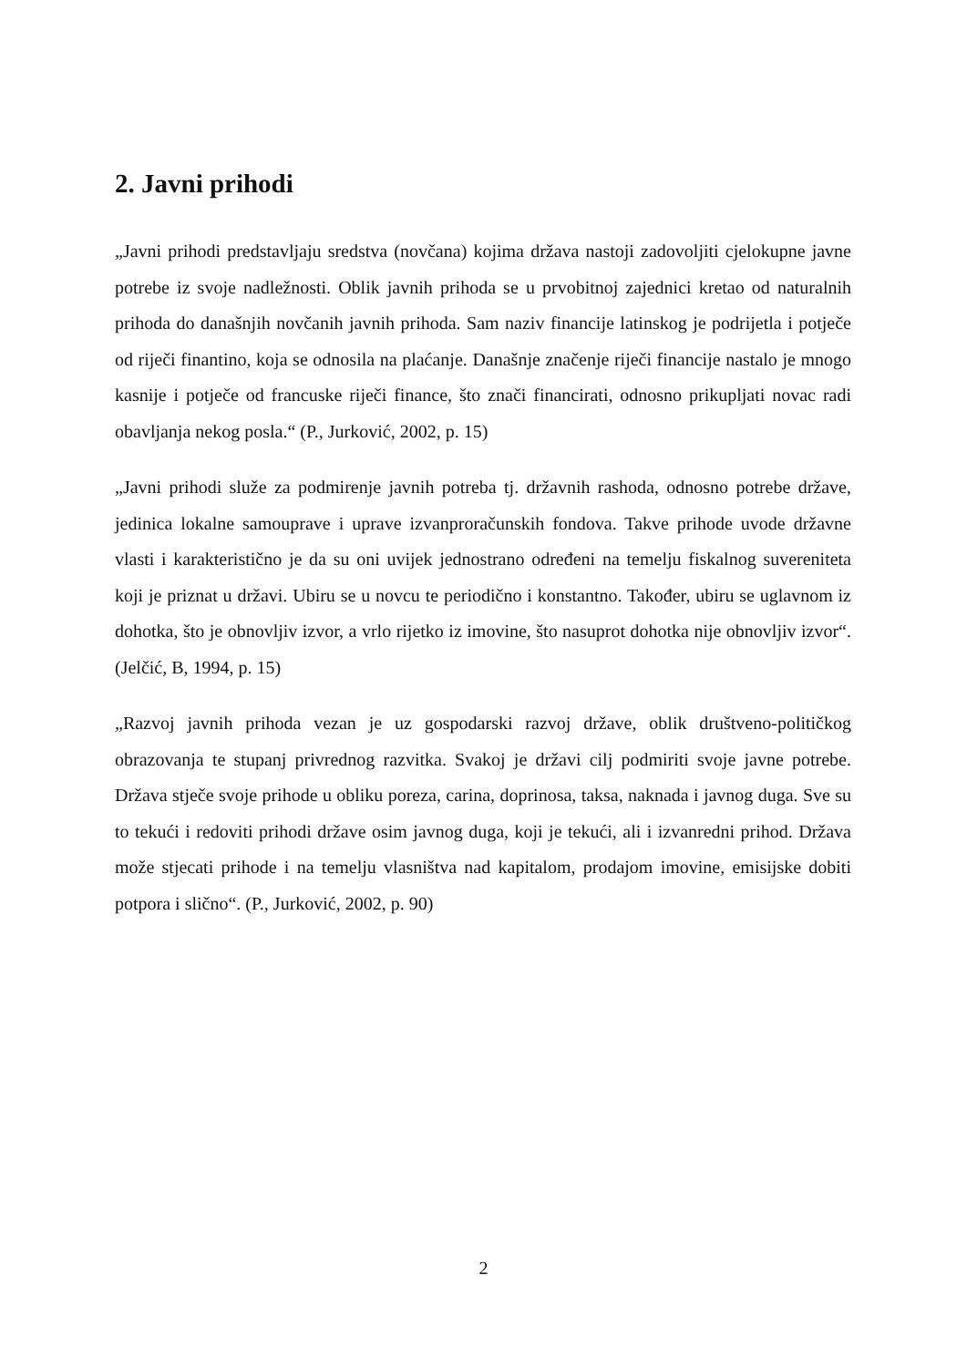2. Javni prihodi
„Javni prihodi predstavljaju sredstva (novčana) kojima država nastoji zadovoljiti cjelokupne javne potrebe iz svoje nadležnosti. Oblik javnih prihoda se u prvobitnoj zajednici kretao od naturalnih prihoda do današnjih novčanih javnih prihoda. Sam naziv financije latinskog je podrijetla i potječe od riječi finantino, koja se odnosila na plaćanje. Današnje značenje riječi financije nastalo je mnogo kasnije i potječe od francuske riječi finance, što znači financirati, odnosno prikupljati novac radi obavljanja nekog posla.“ (P., Jurković, 2002, p. 15)
„Javni prihodi služe za podmirenje javnih potreba tj. državnih rashoda, odnosno potrebe države, jedinica lokalne samouprave i uprave izvanproračunskih fondova. Takve prihode uvode državne vlasti i karakteristično je da su oni uvijek jednostrano određeni na temelju fiskalnog suvereniteta koji je priznat u državi. Ubiru se u novcu te periodično i konstantno. Također, ubiru se uglavnom iz dohotka, što je obnovljiv izvor, a vrlo rijetko iz imovine, što nasuprot dohotka nije obnovljiv izvor“. (Jelčić, B, 1994, p. 15)
„Razvoj javnih prihoda vezan je uz gospodarski razvoj države, oblik društveno-političkog obrazovanja te stupanj privrednog razvitka. Svakoj je državi cilj podmiriti svoje javne potrebe. Država stječe svoje prihode u obliku poreza, carina, doprinosa, taksa, naknada i javnog duga. Sve su to tekući i redoviti prihodi države osim javnog duga, koji je tekući, ali i izvanredni prihod. Država može stjecati prihode i na temelju vlasništva nad kapitalom, prodajom imovine, emisijske dobiti potpora i slično“. (P., Jurković, 2002, p. 90)
2